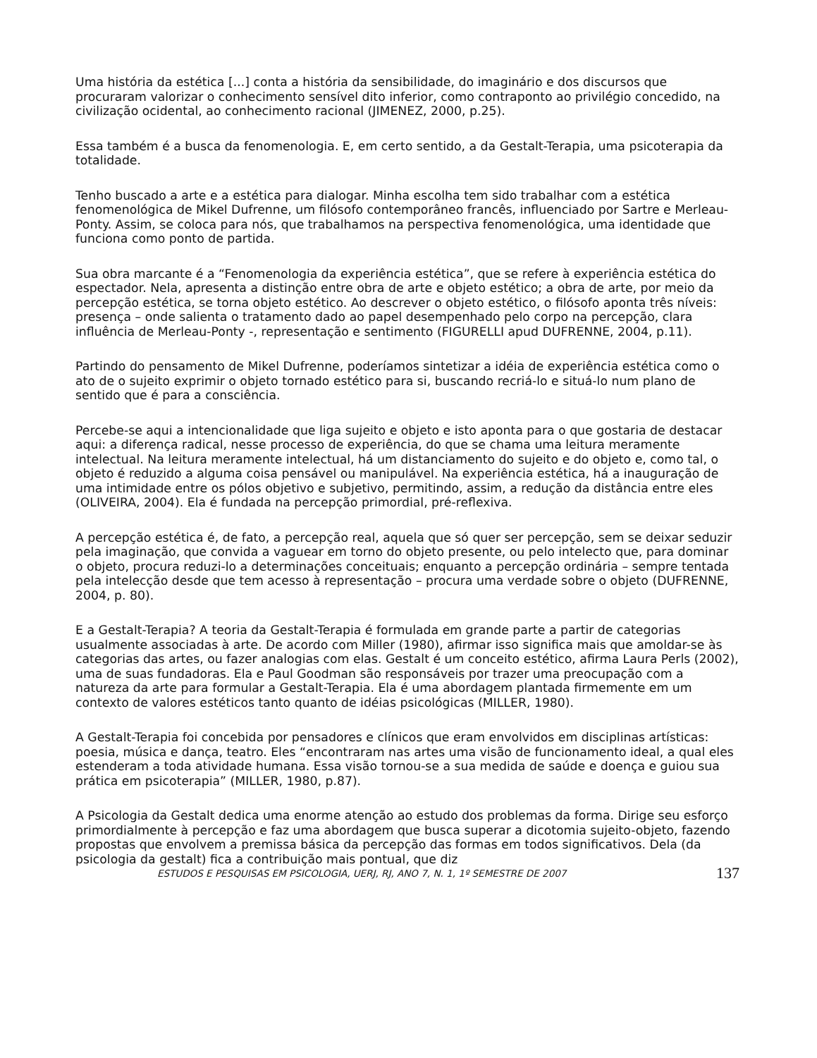Uma história da estética [...] conta a história da sensibilidade, do imaginário e dos discursos que procuraram valorizar o conhecimento sensível dito inferior, como contraponto ao privilégio concedido, na civilização ocidental, ao conhecimento racional (JIMENEZ, 2000, p.25).
Essa também é a busca da fenomenologia. E, em certo sentido, a da Gestalt-Terapia, uma psicoterapia da totalidade.
Tenho buscado a arte e a estética para dialogar. Minha escolha tem sido trabalhar com a estética fenomenológica de Mikel Dufrenne, um filósofo contemporâneo francês, influenciado por Sartre e Merleau-Ponty. Assim, se coloca para nós, que trabalhamos na perspectiva fenomenológica, uma identidade que funciona como ponto de partida.
Sua obra marcante é a “Fenomenologia da experiência estética”, que se refere à experiência estética do espectador. Nela, apresenta a distinção entre obra de arte e objeto estético; a obra de arte, por meio da percepção estética, se torna objeto estético. Ao descrever o objeto estético, o filósofo aponta três níveis: presença – onde salienta o tratamento dado ao papel desempenhado pelo corpo na percepção, clara influência de Merleau-Ponty -, representação e sentimento (FIGURELLI apud DUFRENNE, 2004, p.11).
Partindo do pensamento de Mikel Dufrenne, poderíamos sintetizar a idéia de experiência estética como o ato de o sujeito exprimir o objeto tornado estético para si, buscando recriá-lo e situá-lo num plano de sentido que é para a consciência.
Percebe-se aqui a intencionalidade que liga sujeito e objeto e isto aponta para o que gostaria de destacar aqui: a diferença radical, nesse processo de experiência, do que se chama uma leitura meramente intelectual. Na leitura meramente intelectual, há um distanciamento do sujeito e do objeto e, como tal, o objeto é reduzido a alguma coisa pensável ou manipulável. Na experiência estética, há a inauguração de uma intimidade entre os pólos objetivo e subjetivo, permitindo, assim, a redução da distância entre eles (OLIVEIRA, 2004). Ela é fundada na percepção primordial, pré-reflexiva.
A percepção estética é, de fato, a percepção real, aquela que só quer ser percepção, sem se deixar seduzir pela imaginação, que convida a vaguear em torno do objeto presente, ou pelo intelecto que, para dominar o objeto, procura reduzi-lo a determinações conceituais; enquanto a percepção ordinária – sempre tentada pela intelecção desde que tem acesso à representação – procura uma verdade sobre o objeto (DUFRENNE, 2004, p. 80).
E a Gestalt-Terapia? A teoria da Gestalt-Terapia é formulada em grande parte a partir de categorias usualmente associadas à arte. De acordo com Miller (1980), afirmar isso significa mais que amoldar-se às categorias das artes, ou fazer analogias com elas. Gestalt é um conceito estético, afirma Laura Perls (2002), uma de suas fundadoras. Ela e Paul Goodman são responsáveis por trazer uma preocupação com a natureza da arte para formular a Gestalt-Terapia. Ela é uma abordagem plantada firmemente em um contexto de valores estéticos tanto quanto de idéias psicológicas (MILLER, 1980).
A Gestalt-Terapia foi concebida por pensadores e clínicos que eram envolvidos em disciplinas artísticas: poesia, música e dança, teatro. Eles “encontraram nas artes uma visão de funcionamento ideal, a qual eles estenderam a toda atividade humana. Essa visão tornou-se a sua medida de saúde e doença e guiou sua prática em psicoterapia” (MILLER, 1980, p.87).
A Psicologia da Gestalt dedica uma enorme atenção ao estudo dos problemas da forma. Dirige seu esforço primordialmente à percepção e faz uma abordagem que busca superar a dicotomia sujeito-objeto, fazendo propostas que envolvem a premissa básica da percepção das formas em todos significativos. Dela (da psicologia da gestalt) fica a contribuição mais pontual, que diz
ESTUDOS E PESQUISAS EM PSICOLOGIA, UERJ, RJ, ANO 7, N. 1, 1º SEMESTRE DE 2007 137